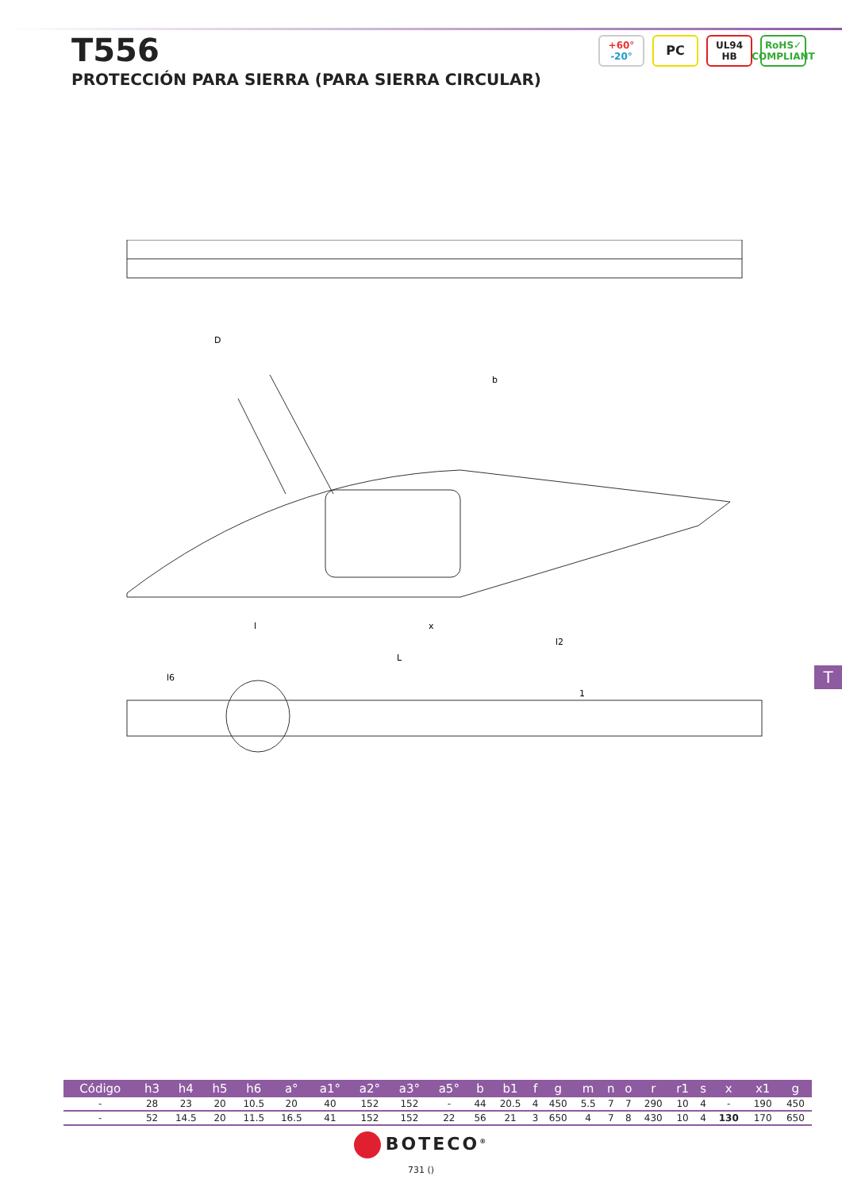T556
PROTECCIÓN PARA SIERRA (PARA SIERRA CIRCULAR)
+60°
-20°
PC
UL94
HB
RoHS✓
COMPLIANT
x
l
L
l2
l6
1
b
D
T
| Código | h3 | h4 | h5 | h6 | a° | a1° | a2° | a3° | a5° | b | b1 | f | g | m | n | o | r | r1 | s | x | x1 | g |
| --- | --- | --- | --- | --- | --- | --- | --- | --- | --- | --- | --- | --- | --- | --- | --- | --- | --- | --- | --- | --- | --- | --- |
| - | 28 | 23 | 20 | 10.5 | 20 | 40 | 152 | 152 | - | 44 | 20.5 | 4 | 450 | 5.5 | 7 | 7 | 290 | 10 | 4 | - | 190 | 450 |
| - | 52 | 14.5 | 20 | 11.5 | 16.5 | 41 | 152 | 152 | 22 | 56 | 21 | 3 | 650 | 4 | 7 | 8 | 430 | 10 | 4 | 130 | 170 | 650 |
BOTECO<sup>®</sup>
731 ()